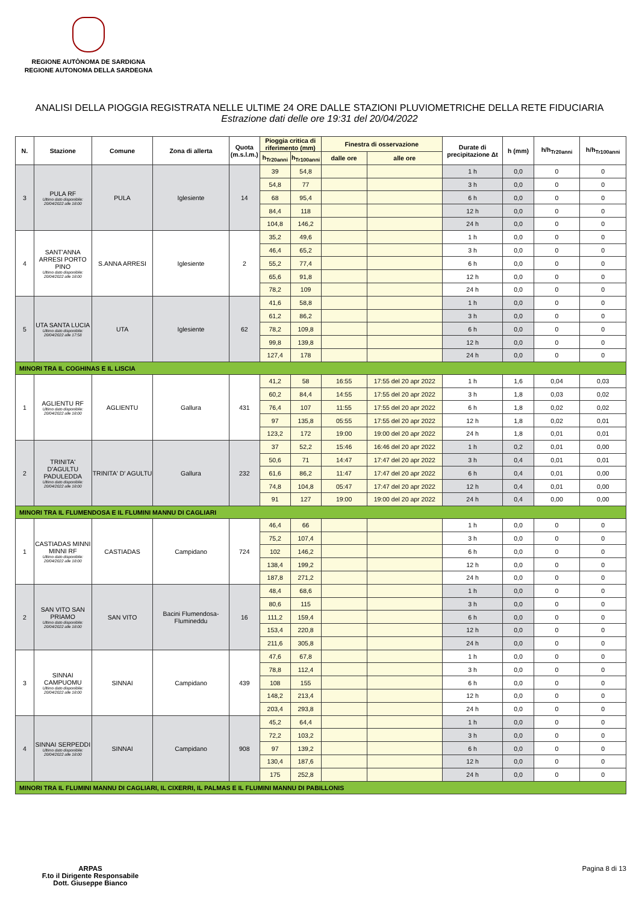REGIONE AUTÒNOMA DE SARDIGNA
REGIONE AUTONOMA DELLA SARDEGNA
ANALISI DELLA PIOGGIA REGISTRATA NELLE ULTIME 24 ORE DALLE STAZIONI PLUVIOMETRICHE DELLA RETE FIDUCIARIA
Estrazione dati delle ore 19:31 del 20/04/2022
| N. | Stazione | Comune | Zona di allerta | Quota (m.s.l.m.) | Pioggia critica di riferimento (mm) | | Finestra di osservazione | | Durate di precipitazione Δt | h (mm) | h/h<sub>Tr20anni</sub> | h/h<sub>Tr100anni</sub> |
| --- | --- | --- | --- | --- | --- | --- | --- | --- | --- | --- | --- | --- |
| | | | | | h<sub>Tr20anni</sub> | h<sub>Tr100anni</sub> | dalle ore | alle ore | | | | |
| 3 | PULA RF Ultimo dato disponibile: 20/04/2022 alle 18:00 | PULA | Iglesiente | 14 | 39 | 54,8 | | | 1 h | 0,0 | 0 | 0 |
| | | | | | 54,8 | 77 | | | 3 h | 0,0 | 0 | 0 |
| | | | | | 68 | 95,4 | | | 6 h | 0,0 | 0 | 0 |
| | | | | | 84,4 | 118 | | | 12 h | 0,0 | 0 | 0 |
| | | | | | 104,8 | 146,2 | | | 24 h | 0,0 | 0 | 0 |
| 4 | SANT'ANNA ARRESI PORTO PINO Ultimo dato disponibile: 20/04/2022 alle 18:00 | S.ANNA ARRESI | Iglesiente | 2 | 35,2 | 49,6 | | | 1 h | 0,0 | 0 | 0 |
| | | | | | 46,4 | 65,2 | | | 3 h | 0,0 | 0 | 0 |
| | | | | | 55,2 | 77,4 | | | 6 h | 0,0 | 0 | 0 |
| | | | | | 65,6 | 91,8 | | | 12 h | 0,0 | 0 | 0 |
| | | | | | 78,2 | 109 | | | 24 h | 0,0 | 0 | 0 |
| 5 | UTA SANTA LUCIA Ultimo dato disponibile: 20/04/2022 alle 17:58 | UTA | Iglesiente | 62 | 41,6 | 58,8 | | | 1 h | 0,0 | 0 | 0 |
| | | | | | 61,2 | 86,2 | | | 3 h | 0,0 | 0 | 0 |
| | | | | | 78,2 | 109,8 | | | 6 h | 0,0 | 0 | 0 |
| | | | | | 99,8 | 139,8 | | | 12 h | 0,0 | 0 | 0 |
| | | | | | 127,4 | 178 | | | 24 h | 0,0 | 0 | 0 |
| MINORI TRA IL COGHINAS E IL LISCIA | | | | | | | | | | | | |
| 1 | AGLIENTU RF Ultimo dato disponibile: 20/04/2022 alle 18:00 | AGLIENTU | Gallura | 431 | 41,2 | 58 | 16:55 | 17:55 del 20 apr 2022 | 1 h | 1,6 | 0,04 | 0,03 |
| | | | | | 60,2 | 84,4 | 14:55 | 17:55 del 20 apr 2022 | 3 h | 1,8 | 0,03 | 0,02 |
| | | | | | 76,4 | 107 | 11:55 | 17:55 del 20 apr 2022 | 6 h | 1,8 | 0,02 | 0,02 |
| | | | | | 97 | 135,8 | 05:55 | 17:55 del 20 apr 2022 | 12 h | 1,8 | 0,02 | 0,01 |
| | | | | | 123,2 | 172 | 19:00 | 19:00 del 20 apr 2022 | 24 h | 1,8 | 0,01 | 0,01 |
| 2 | TRINITA' D'AGULTU PADULEDDA Ultimo dato disponibile: 20/04/2022 alle 18:00 | TRINITA' D' AGULTU | Gallura | 232 | 37 | 52,2 | 15:46 | 16:46 del 20 apr 2022 | 1 h | 0,2 | 0,01 | 0,00 |
| | | | | | 50,6 | 71 | 14:47 | 17:47 del 20 apr 2022 | 3 h | 0,4 | 0,01 | 0,01 |
| | | | | | 61,6 | 86,2 | 11:47 | 17:47 del 20 apr 2022 | 6 h | 0,4 | 0,01 | 0,00 |
| | | | | | 74,8 | 104,8 | 05:47 | 17:47 del 20 apr 2022 | 12 h | 0,4 | 0,01 | 0,00 |
| | | | | | 91 | 127 | 19:00 | 19:00 del 20 apr 2022 | 24 h | 0,4 | 0,00 | 0,00 |
| MINORI TRA IL FLUMENDOSA E IL FLUMINI MANNU DI CAGLIARI | | | | | | | | | | | | |
| 1 | CASTIADAS MINNI MINNI RF Ultimo dato disponibile: 20/04/2022 alle 18:00 | CASTIADAS | Campidano | 724 | 46,4 | 66 | | | 1 h | 0,0 | 0 | 0 |
| | | | | | 75,2 | 107,4 | | | 3 h | 0,0 | 0 | 0 |
| | | | | | 102 | 146,2 | | | 6 h | 0,0 | 0 | 0 |
| | | | | | 138,4 | 199,2 | | | 12 h | 0,0 | 0 | 0 |
| | | | | | 187,8 | 271,2 | | | 24 h | 0,0 | 0 | 0 |
| 2 | SAN VITO SAN PRIAMO Ultimo dato disponibile: 20/04/2022 alle 18:00 | SAN VITO | Bacini Flumendosa-Flumineddu | 16 | 48,4 | 68,6 | | | 1 h | 0,0 | 0 | 0 |
| | | | | | 80,6 | 115 | | | 3 h | 0,0 | 0 | 0 |
| | | | | | 111,2 | 159,4 | | | 6 h | 0,0 | 0 | 0 |
| | | | | | 153,4 | 220,8 | | | 12 h | 0,0 | 0 | 0 |
| | | | | | 211,6 | 305,8 | | | 24 h | 0,0 | 0 | 0 |
| 3 | SINNAI CAMPUOMU Ultimo dato disponibile: 20/04/2022 alle 18:00 | SINNAI | Campidano | 439 | 47,6 | 67,8 | | | 1 h | 0,0 | 0 | 0 |
| | | | | | 78,8 | 112,4 | | | 3 h | 0,0 | 0 | 0 |
| | | | | | 108 | 155 | | | 6 h | 0,0 | 0 | 0 |
| | | | | | 148,2 | 213,4 | | | 12 h | 0,0 | 0 | 0 |
| | | | | | 203,4 | 293,8 | | | 24 h | 0,0 | 0 | 0 |
| 4 | SINNAI SERPEDDI Ultimo dato disponibile: 20/04/2022 alle 18:00 | SINNAI | Campidano | 908 | 45,2 | 64,4 | | | 1 h | 0,0 | 0 | 0 |
| | | | | | 72,2 | 103,2 | | | 3 h | 0,0 | 0 | 0 |
| | | | | | 97 | 139,2 | | | 6 h | 0,0 | 0 | 0 |
| | | | | | 130,4 | 187,6 | | | 12 h | 0,0 | 0 | 0 |
| | | | | | 175 | 252,8 | | | 24 h | 0,0 | 0 | 0 |
| MINORI TRA IL FLUMINI MANNU DI CAGLIARI, IL CIXERRI, IL PALMAS E IL FLUMINI MANNU DI PABILLONIS | | | | | | | | | | | | |
ARPAS
F.to il Dirigente Responsabile
Dott. Giuseppe Bianco
Pagina 8 di 13